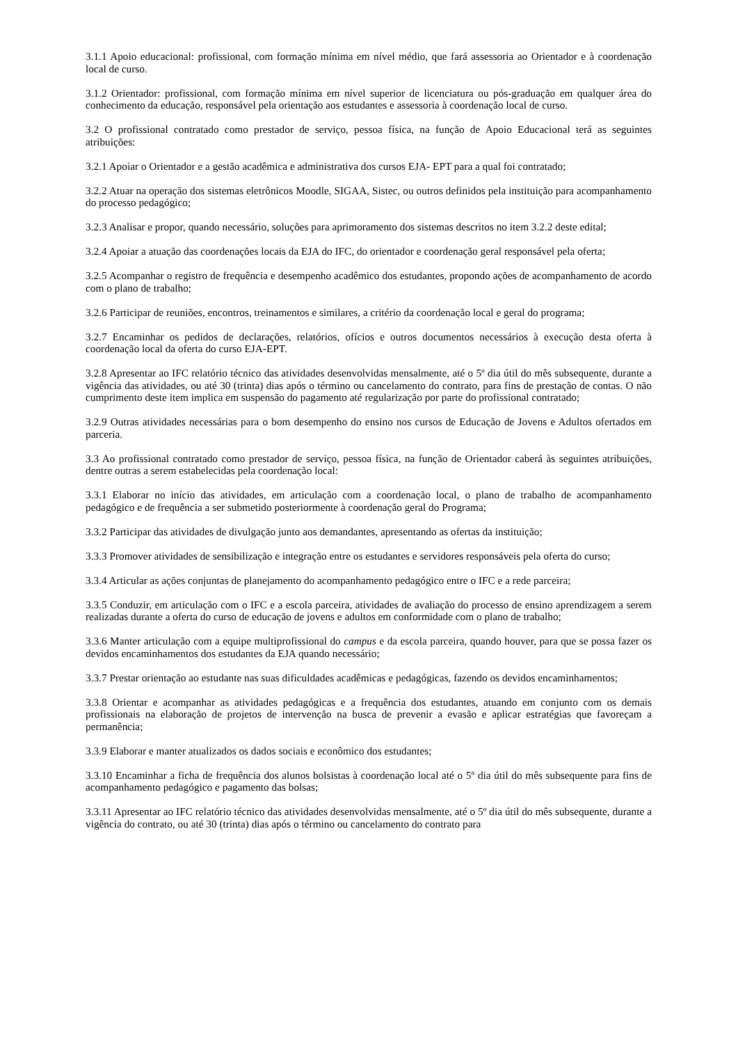3.1.1 Apoio educacional: profissional, com formação mínima em nível médio, que fará assessoria ao Orientador e à coordenação local de curso.
3.1.2 Orientador: profissional, com formação mínima em nível superior de licenciatura ou pós-graduação em qualquer área do conhecimento da educação, responsável pela orientação aos estudantes e assessoria à coordenação local de curso.
3.2 O profissional contratado como prestador de serviço, pessoa física, na função de Apoio Educacional terá as seguintes atribuições:
3.2.1 Apoiar o Orientador e a gestão acadêmica e administrativa dos cursos EJA- EPT para a qual foi contratado;
3.2.2 Atuar na operação dos sistemas eletrônicos Moodle, SIGAA, Sistec, ou outros definidos pela instituição para acompanhamento do processo pedagógico;
3.2.3 Analisar e propor, quando necessário, soluções para aprimoramento dos sistemas descritos no item 3.2.2 deste edital;
3.2.4 Apoiar a atuação das coordenações locais da EJA do IFC, do orientador e coordenação geral responsável pela oferta;
3.2.5 Acompanhar o registro de frequência e desempenho acadêmico dos estudantes, propondo ações de acompanhamento de acordo com o plano de trabalho;
3.2.6 Participar de reuniões, encontros, treinamentos e similares, a critério da coordenação local e geral do programa;
3.2.7 Encaminhar os pedidos de declarações, relatórios, ofícios e outros documentos necessários à execução desta oferta à coordenação local da oferta do curso EJA-EPT.
3.2.8 Apresentar ao IFC relatório técnico das atividades desenvolvidas mensalmente, até o 5º dia útil do mês subsequente, durante a vigência das atividades, ou até 30 (trinta) dias após o término ou cancelamento do contrato, para fins de prestação de contas. O não cumprimento deste item implica em suspensão do pagamento até regularização por parte do profissional contratado;
3.2.9 Outras atividades necessárias para o bom desempenho do ensino nos cursos de Educação de Jovens e Adultos ofertados em parceria.
3.3 Ao profissional contratado como prestador de serviço, pessoa física, na função de Orientador caberá às seguintes atribuições, dentre outras a serem estabelecidas pela coordenação local:
3.3.1 Elaborar no início das atividades, em articulação com a coordenação local, o plano de trabalho de acompanhamento pedagógico e de frequência a ser submetido posteriormente à coordenação geral do Programa;
3.3.2 Participar das atividades de divulgação junto aos demandantes, apresentando as ofertas da instituição;
3.3.3 Promover atividades de sensibilização e integração entre os estudantes e servidores responsáveis pela oferta do curso;
3.3.4 Articular as ações conjuntas de planejamento do acompanhamento pedagógico entre o IFC e a rede parceira;
3.3.5 Conduzir, em articulação com o IFC e a escola parceira, atividades de avaliação do processo de ensino aprendizagem a serem realizadas durante a oferta do curso de educação de jovens e adultos em conformidade com o plano de trabalho;
3.3.6 Manter articulação com a equipe multiprofissional do campus e da escola parceira, quando houver, para que se possa fazer os devidos encaminhamentos dos estudantes da EJA quando necessário;
3.3.7 Prestar orientação ao estudante nas suas dificuldades acadêmicas e pedagógicas, fazendo os devidos encaminhamentos;
3.3.8 Orientar e acompanhar as atividades pedagógicas e a frequência dos estudantes, atuando em conjunto com os demais profissionais na elaboração de projetos de intervenção na busca de prevenir a evasão e aplicar estratégias que favoreçam a permanência;
3.3.9 Elaborar e manter atualizados os dados sociais e econômico dos estudantes;
3.3.10 Encaminhar a ficha de frequência dos alunos bolsistas à coordenação local até o 5º dia útil do mês subsequente para fins de acompanhamento pedagógico e pagamento das bolsas;
3.3.11 Apresentar ao IFC relatório técnico das atividades desenvolvidas mensalmente, até o 5º dia útil do mês subsequente, durante a vigência do contrato, ou até 30 (trinta) dias após o término ou cancelamento do contrato para